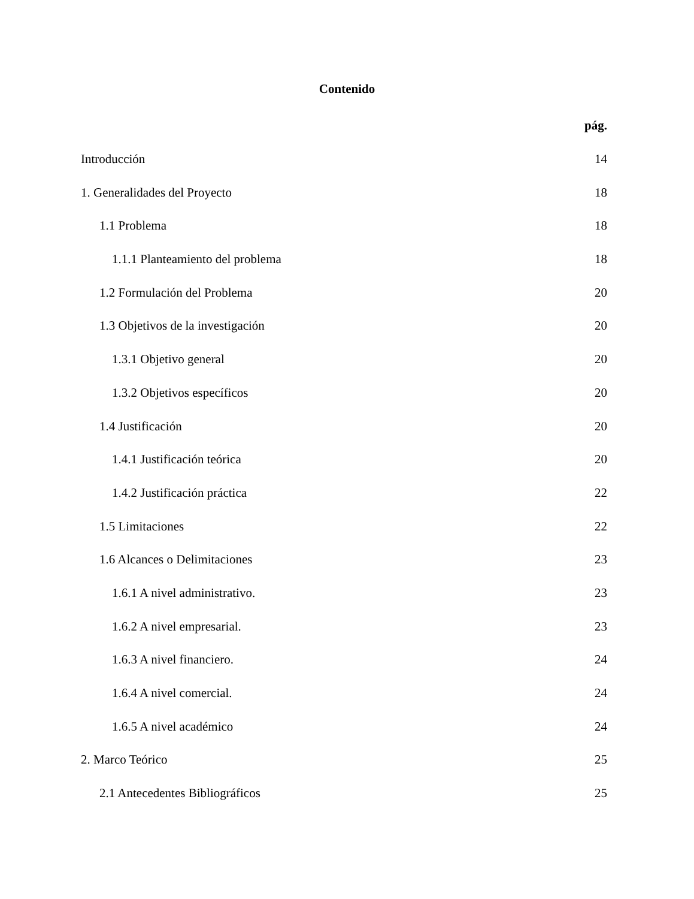Contenido
pág.
Introducción 14
1. Generalidades del Proyecto 18
1.1 Problema 18
1.1.1 Planteamiento del problema 18
1.2 Formulación del Problema 20
1.3 Objetivos de la investigación 20
1.3.1 Objetivo general 20
1.3.2 Objetivos específicos 20
1.4 Justificación 20
1.4.1 Justificación teórica 20
1.4.2 Justificación práctica 22
1.5 Limitaciones 22
1.6 Alcances o Delimitaciones 23
1.6.1 A nivel administrativo. 23
1.6.2 A nivel empresarial. 23
1.6.3 A nivel financiero. 24
1.6.4 A nivel comercial. 24
1.6.5 A nivel académico 24
2. Marco Teórico 25
2.1 Antecedentes Bibliográficos 25